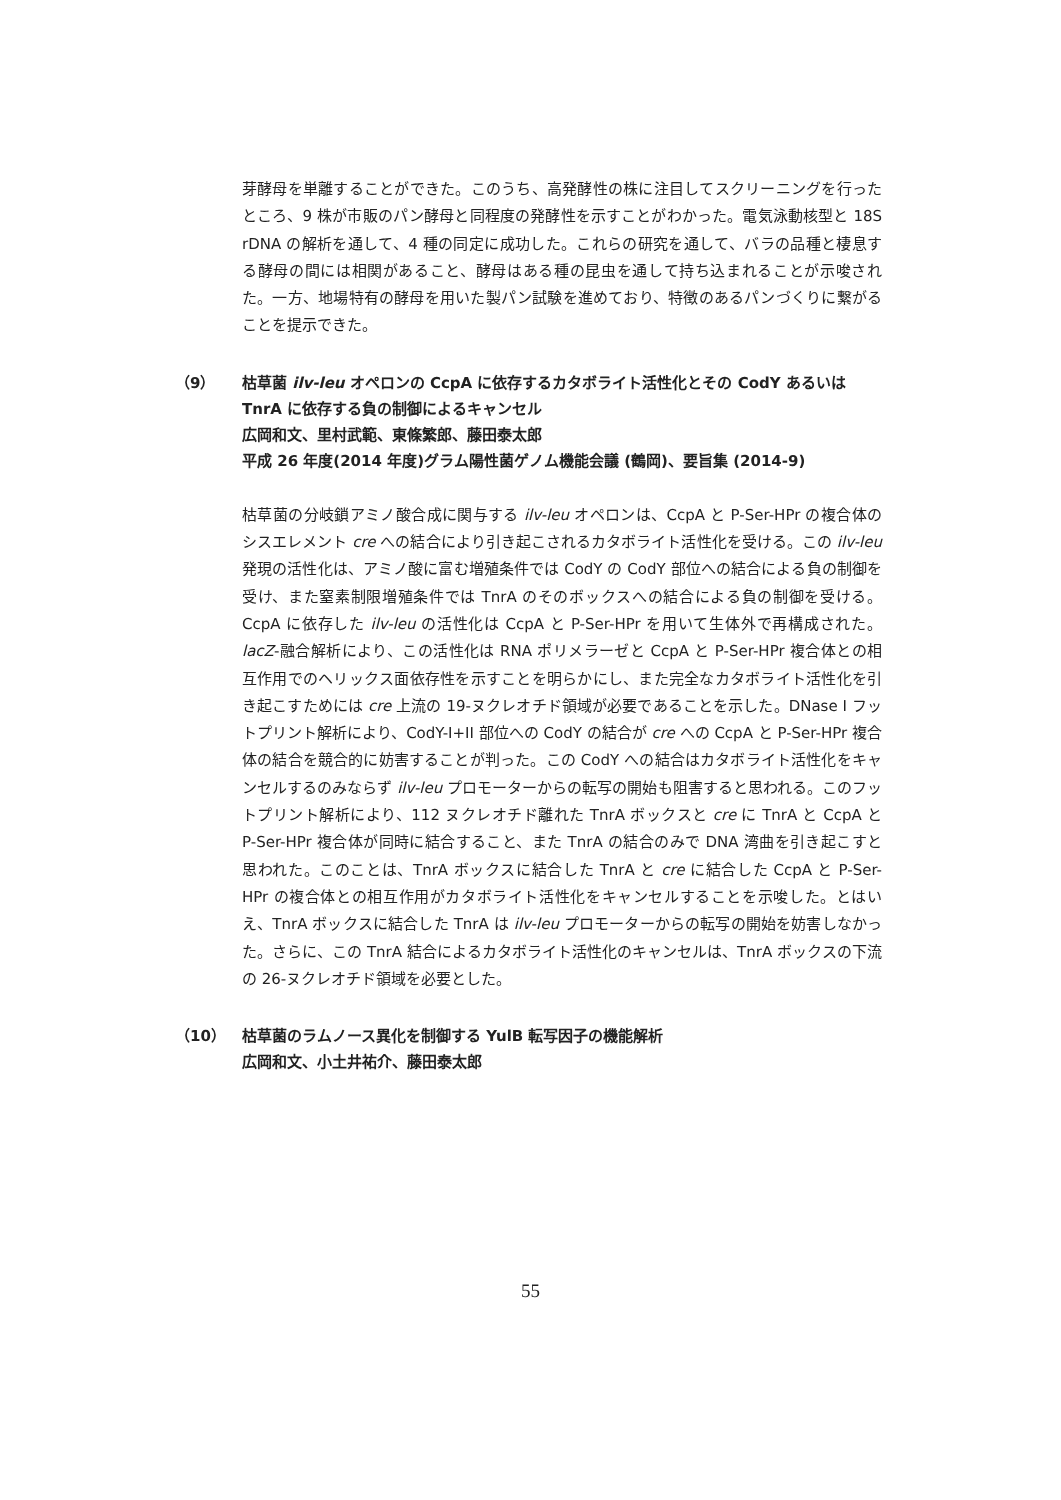芽酵母を単離することができた。このうち、高発酵性の株に注目してスクリーニングを行ったところ、9 株が市販のパン酵母と同程度の発酵性を示すことがわかった。電気泳動核型と 18S rDNA の解析を通して、4 種の同定に成功した。これらの研究を通して、バラの品種と棲息する酵母の間には相関があること、酵母はある種の昆虫を通して持ち込まれることが示唆された。一方、地場特有の酵母を用いた製パン試験を進めており、特徴のあるパンづくりに繋がることを提示できた。
（9） 枯草菌 ilv-leu オペロンの CcpA に依存するカタボライト活性化とその CodY あるいは TnrA に依存する負の制御によるキャンセル
広岡和文、里村武範、東條繁郎、藤田泰太郎
平成 26 年度(2014 年度)グラム陽性菌ゲノム機能会議 (鶴岡)、要旨集 (2014-9)
枯草菌の分岐鎖アミノ酸合成に関与する ilv-leu オペロンは、CcpA と P-Ser-HPr の複合体のシスエレメント cre への結合により引き起こされるカタボライト活性化を受ける。この ilv-leu 発現の活性化は、アミノ酸に富む増殖条件では CodY の CodY 部位への結合による負の制御を受け、また窒素制限増殖条件では TnrA のそのボックスへの結合による負の制御を受ける。CcpA に依存した ilv-leu の活性化は CcpA と P-Ser-HPr を用いて生体外で再構成された。lacZ-融合解析により、この活性化は RNA ポリメラーゼと CcpA と P-Ser-HPr 複合体との相互作用でのヘリックス面依存性を示すことを明らかにし、また完全なカタボライト活性化を引き起こすためには cre 上流の 19-ヌクレオチド領域が必要であることを示した。DNase I フットプリント解析により、CodY-I+II 部位への CodY の結合が cre への CcpA と P-Ser-HPr 複合体の結合を競合的に妨害することが判った。この CodY への結合はカタボライト活性化をキャンセルするのみならず ilv-leu プロモーターからの転写の開始も阻害すると思われる。このフットプリント解析により、112 ヌクレオチド離れた TnrA ボックスと cre に TnrA と CcpA と P-Ser-HPr 複合体が同時に結合すること、また TnrA の結合のみで DNA 湾曲を引き起こすと思われた。このことは、TnrA ボックスに結合した TnrA と cre に結合した CcpA と P-Ser-HPr の複合体との相互作用がカタボライト活性化をキャンセルすることを示唆した。とはいえ、TnrA ボックスに結合した TnrA は ilv-leu プロモーターからの転写の開始を妨害しなかった。さらに、この TnrA 結合によるカタボライト活性化のキャンセルは、TnrA ボックスの下流の 26-ヌクレオチド領域を必要とした。
（10） 枯草菌のラムノース異化を制御する YulB 転写因子の機能解析
広岡和文、小土井祐介、藤田泰太郎
55